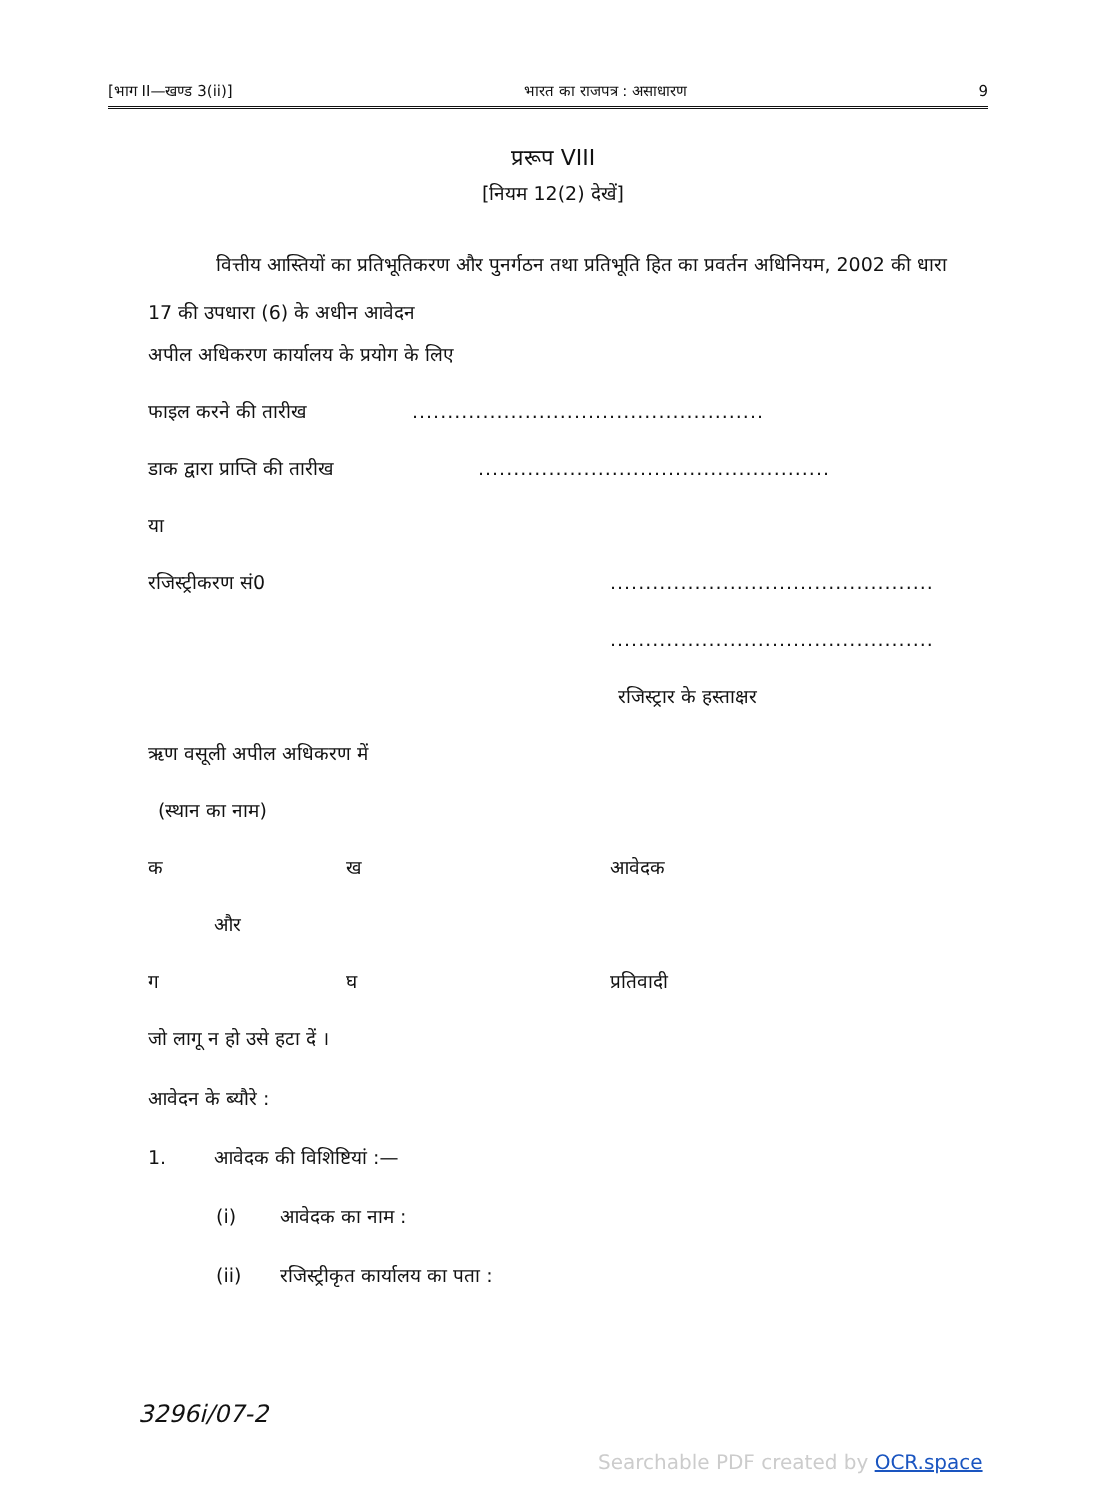[भाग II—खण्ड 3(ii)] भारत का राजपत्र : असाधारण 9
प्ररूप VIII
[नियम 12(2) देखें]
वित्तीय आस्तियों का प्रतिभूतिकरण और पुनर्गठन तथा प्रतिभूति हित का प्रवर्तन अधिनियम, 2002 की धारा 17 की उपधारा (6) के अधीन आवेदन
अपील अधिकरण कार्यालय के प्रयोग के लिए
फाइल करने की तारीख
..................................................
डाक द्वारा प्राप्ति की तारीख
..................................................
या
रजिस्ट्रीकरण सं0
..............................................
..............................................
रजिस्ट्रार के हस्ताक्षर
ऋण वसूली अपील अधिकरण में
(स्थान का नाम)
क ख आवेदक
और
ग घ प्रतिवादी
जो लागू न हो उसे हटा दें ।
आवेदन के ब्यौरे :
1. आवेदक की विशिष्टियां :—
(i) आवेदक का नाम :
(ii) रजिस्ट्रीकृत कार्यालय का पता :
3296i/07-2
Searchable PDF created by OCR.space